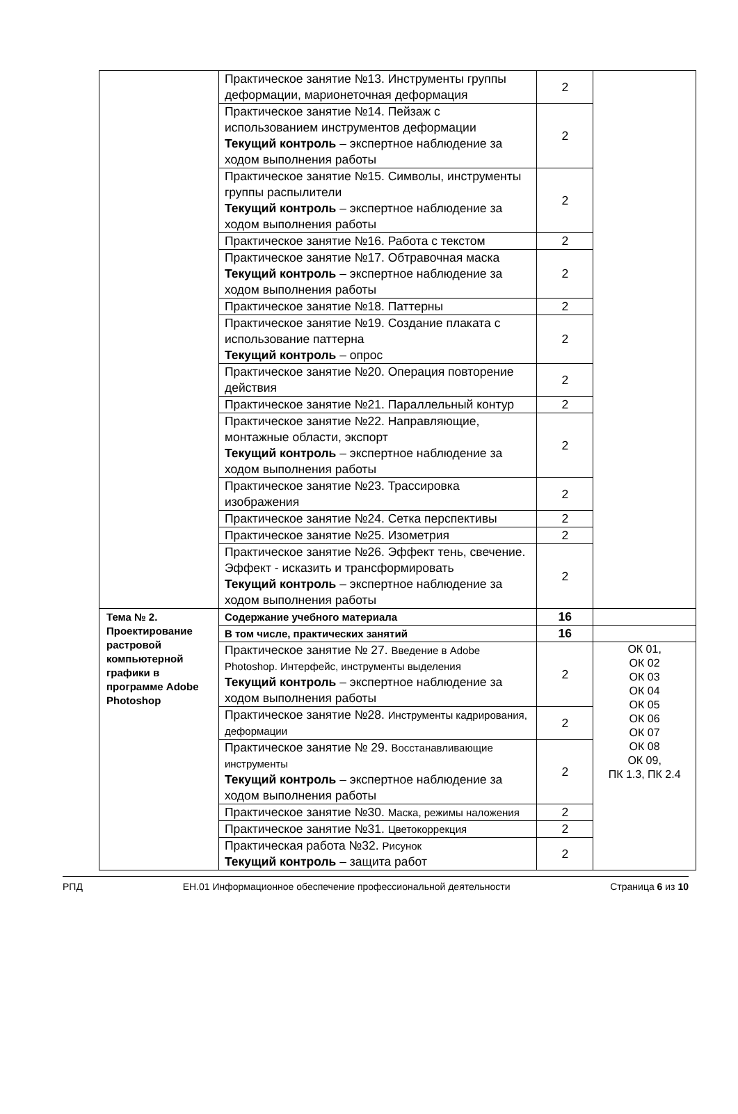| | Практическое занятие №13. Инструменты группы деформации, марионеточная деформация | 2 | |
| | Практическое занятие №14. Пейзаж с использованием инструментов деформации Текущий контроль – экспертное наблюдение за ходом выполнения работы | 2 | |
| | Практическое занятие №15. Символы, инструменты группы распылители Текущий контроль – экспертное наблюдение за ходом выполнения работы | 2 | |
| | Практическое занятие №16. Работа с текстом | 2 | |
| | Практическое занятие №17. Обтравочная маска Текущий контроль – экспертное наблюдение за ходом выполнения работы | 2 | |
| | Практическое занятие №18. Паттерны | 2 | |
| | Практическое занятие №19. Создание плаката с использование паттерна Текущий контроль – опрос | 2 | |
| | Практическое занятие №20. Операция повторение действия | 2 | |
| | Практическое занятие №21. Параллельный контур | 2 | |
| | Практическое занятие №22. Направляющие, монтажные области, экспорт Текущий контроль – экспертное наблюдение за ходом выполнения работы | 2 | |
| | Практическое занятие №23. Трассировка изображения | 2 | |
| | Практическое занятие №24. Сетка перспективы | 2 | |
| | Практическое занятие №25. Изометрия | 2 | |
| | Практическое занятие №26. Эффект тень, свечение. Эффект - исказить и трансформировать Текущий контроль – экспертное наблюдение за ходом выполнения работы | 2 | |
| Тема № 2. Проектирование растровой компьютерной графики в программе Adobe Photoshop | Содержание учебного материала | 16 | |
| | В том числе, практических занятий | 16 | |
| | Практическое занятие № 27. Введение в Adobe Photoshop. Интерфейс, инструменты выделения Текущий контроль – экспертное наблюдение за ходом выполнения работы | 2 | ОК 01, ОК 02 ОК 03 ОК 04 ОК 05 ОК 06 ОК 07 ОК 08 ОК 09, ПК 1.3, ПК 2.4 |
| | Практическое занятие №28. Инструменты кадрирования, деформации | 2 | |
| | Практическое занятие № 29. Восстанавливающие инструменты Текущий контроль – экспертное наблюдение за ходом выполнения работы | 2 | |
| | Практическое занятие №30. Маска, режимы наложения | 2 | |
| | Практическое занятие №31. Цветокоррекция | 2 | |
| | Практическая работа №32. Рисунок Текущий контроль – защита работ | 2 | |
РПД ЕН.01 Информационное обеспечение профессиональной деятельности Страница 6 из 10